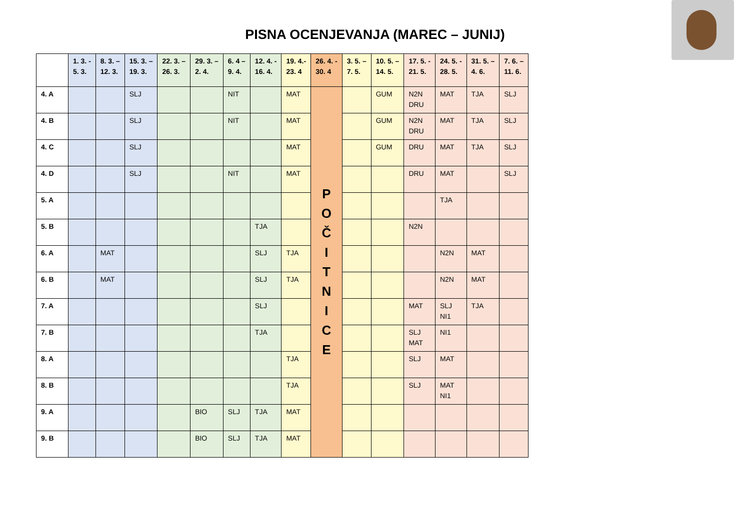PISNA OCENJEVANJA (MAREC – JUNIJ)
| | 1. 3. - 5. 3. | 8. 3. – 12. 3. | 15. 3. – 19. 3. | 22. 3. – 26. 3. | 29. 3. – 2. 4. | 6. 4 – 9. 4. | 12. 4. - 16. 4. | 19. 4.- 23. 4 | 26. 4. - 30. 4 | 3. 5. – 7. 5. | 10. 5. – 14. 5. | 17. 5. - 21. 5. | 24. 5. - 28. 5. | 31. 5. – 4. 6. | 7. 6. – 11. 6. |
| --- | --- | --- | --- | --- | --- | --- | --- | --- | --- | --- | --- | --- | --- | --- | --- |
| 4. A | | | SLJ | | | NIT | | MAT | P O Č I T N I C E | | GUM | N2N DRU | MAT | TJA | SLJ |
| 4. B | | | SLJ | | | NIT | | MAT | | | GUM | N2N DRU | MAT | TJA | SLJ |
| 4. C | | | SLJ | | | | | MAT | | | GUM | DRU | MAT | TJA | SLJ |
| 4. D | | | SLJ | | | NIT | | MAT | | | | DRU | MAT | | SLJ |
| 5. A | | | | | | | | | | | | | TJA | | |
| 5. B | | | | | | | TJA | | | | | N2N | | | |
| 6. A | | MAT | | | | | SLJ | TJA | | | | | N2N | MAT | |
| 6. B | | MAT | | | | | SLJ | TJA | | | | | N2N | MAT | |
| 7. A | | | | | | | SLJ | | | | | MAT | SLJ NI1 | TJA | |
| 7. B | | | | | | | TJA | | | | | SLJ MAT | NI1 | | |
| 8. A | | | | | | | | TJA | | | | SLJ | MAT | | |
| 8. B | | | | | | | | TJA | | | | SLJ | MAT NI1 | | |
| 9. A | | | | | BIO | SLJ | TJA | MAT | | | | | | | |
| 9. B | | | | | BIO | SLJ | TJA | MAT | | | | | | | |